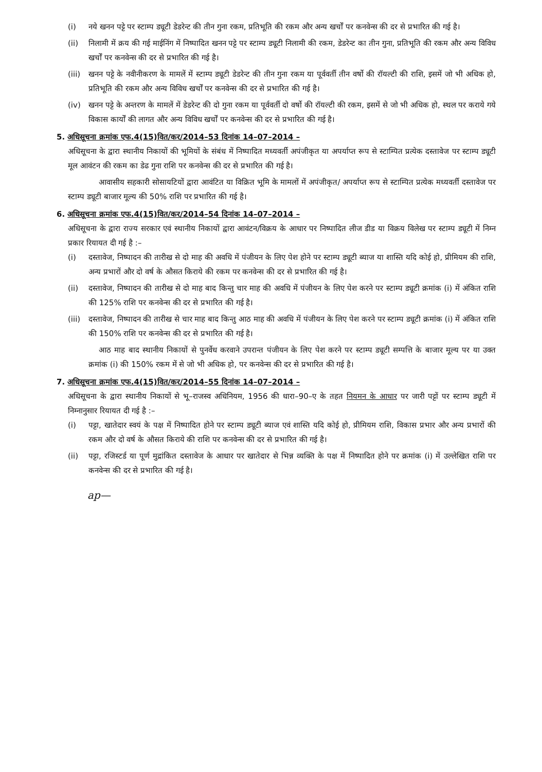(i) नये खनन पट्टे पर स्टाम्प ड्यूटी डेडरेन्ट की तीन गुना रकम, प्रतिभूति की रकम और अन्य खर्चों पर कनवेन्स की दर से प्रभारित की गई है।
(ii) निलामी में क्रय की गई माईनिंग में निष्पादित खनन पट्टे पर स्टाम्प ड्यूटी निलामी की रकम, डेडरेन्ट का तीन गुना, प्रतिभूति की रकम और अन्य विविध खर्चों पर कनवेन्स की दर से प्रभारित की गई है।
(iii)
खनन पट्टे के नवीनीकरण के मामलें में स्टाम्प ड्यूटी डेडरेन्ट की तीन गुना रकम या पूर्ववर्ती तीन वर्षो की रॉयल्टी की राशि, इसमें जो भी अधिक हो, प्रतिभूति की रकम और अन्य विविध खर्चों पर कनवेन्स की दर से प्रभारित की गई है।
(iv) खनन पट्टे के अन्तरण के मामलें में डेडरेन्ट की दो गुना रकम या पूर्ववर्ती दो वर्षो की रॉयल्टी की रकम, इसमें से जो भी अधिक हो, स्थल पर कराये गये विकास कार्यों की लागत और अन्य विविध खर्चों पर कनवेन्स की दर से प्रभारित की गई है।
5. अधिसूचना क्रमांक एफ.4(15)वित/कर/2014–53 दिनांक 14–07–2014 –
अधिसूचना के द्वारा स्थानीय निकायों की भूमियों के संबंध में निष्पादित मध्यवर्ती अपंजीकृत या अपर्याप्त रूप से स्टाम्पित प्रत्येक दस्तावेज पर स्टाम्प ड्यूटी मूल आवंटन की रकम का डेढ गुना राशि पर कनवेन्स की दर से प्रभारित की गई है।
आवासीय सहकारी सोसायटियों द्वारा आवंटित या विक्रित भूमि के मामलों में अपंजीकृत/ अपर्याप्त रूप से स्टाम्पित प्रत्येक मध्यवर्ती दस्तावेज पर स्टाम्प ड्यूटी बाजार मूल्य की 50% राशि पर प्रभारित की गई है।
6. अधिसूचना क्रमांक एफ.4(15)वित/कर/2014–54 दिनांक 14–07–2014 –
अधिसूचना के द्वारा राज्य सरकार एवं स्थानीय निकायों द्वारा आवंटन/विक्रय के आधार पर निष्पादित लीज डीड या विक्रय विलेख पर स्टाम्प ड्यूटी में निम्न प्रकार रियायत दी गई है :–
(i) दस्तावेज, निष्पादन की तारीख से दो माह की अवधि में पंजीयन के लिए पेश होने पर स्टाम्प ड्यूटी ब्याज या शास्ति यदि कोई हो, प्रीमियम की राशि, अन्य प्रभारों और दो वर्ष के औसत किराये की रकम पर कनवेन्स की दर से प्रभारित की गई है।
(ii) दस्तावेज, निष्पादन की तारीख से दो माह बाद किन्तु चार माह की अवधि में पंजीयन के लिए पेश करने पर स्टाम्प ड्यूटी क्रमांक (i) में अंकित राशि की 125% राशि पर कनवेन्स की दर से प्रभारित की गई है।
(iii)
दस्तावेज, निष्पादन की तारीख से चार माह बाद किन्तु आठ माह की अवधि में पंजीयन के लिए पेश करने पर स्टाम्प ड्यूटी क्रमांक (i) में अंकित राशि की 150% राशि पर कनवेन्स की दर से प्रभारित की गई है।
आठ माह बाद स्थानीय निकायों से पुनर्वेध करवाने उपरान्त पंजीयन के लिए पेश करने पर स्टाम्प ड्यूटी सम्पत्ति के बाजार मूल्य पर या उक्त क्रमांक (i) की 150% रकम में से जो भी अधिक हो, पर कनवेन्स की दर से प्रभारित की गई है।
7. अधिसूचना क्रमांक एफ.4(15)वित/कर/2014–55 दिनांक 14–07–2014 –
अधिसूचना के द्वारा स्थानीय निकायों से भू–राजस्व अधिनियम, 1956 की धारा–90–ए के तहत नियमन के आधार पर जारी पट्टों पर स्टाम्प ड्यूटी में निम्नानुसार रियायत दी गई है :–
(i) पट्टा, खातेदार स्वयं के पक्ष में निष्पादित होने पर स्टाम्प ड्यूटी ब्याज एवं शास्ति यदि कोई हो, प्रीमियम राशि, विकास प्रभार और अन्य प्रभारों की रकम और दो वर्ष के औसत किराये की राशि पर कनवेन्स की दर से प्रभारित की गई है।
(ii) पट्टा, रजिस्टर्ड या पूर्ण मुद्रांकित दस्तावेज के आधार पर खातेदार से भिन्न व्यक्ति के पक्ष में निष्पादित होने पर क्रमांक (i) में उल्लेखित राशि पर कनवेन्स की दर से प्रभारित की गई है।
ap—